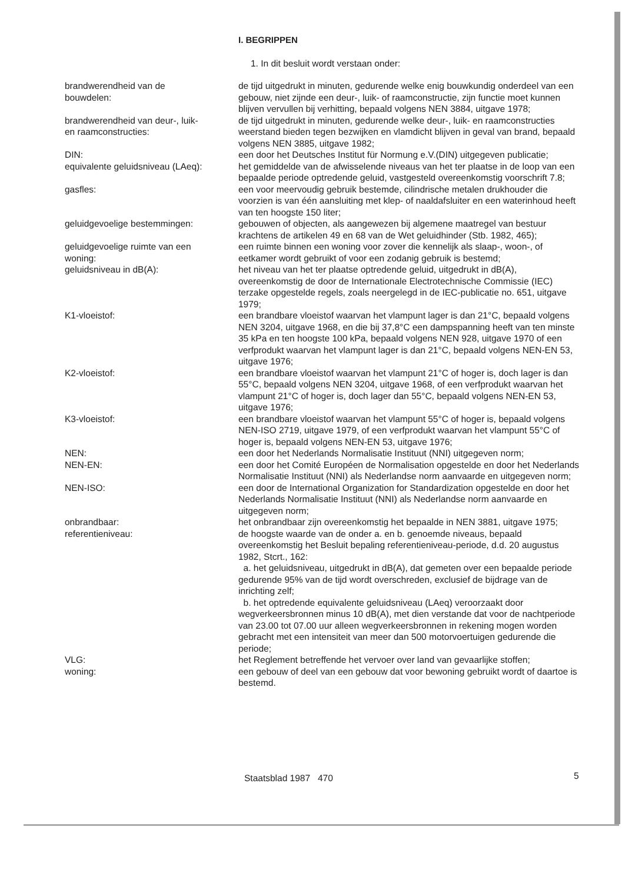I. BEGRIPPEN
1. In dit besluit wordt verstaan onder:
| brandwerendheid van de bouwdelen: | de tijd uitgedrukt in minuten, gedurende welke enig bouwkundig onderdeel van een gebouw, niet zijnde een deur-, luik- of raamconstructie, zijn functie moet kunnen blijven vervullen bij verhitting, bepaald volgens NEN 3884, uitgave 1978; |
| brandwerendheid van deur-, luik- en raamconstructies: | de tijd uitgedrukt in minuten, gedurende welke deur-, luik- en raamconstructies weerstand bieden tegen bezwijken en vlamdicht blijven in geval van brand, bepaald volgens NEN 3885, uitgave 1982; |
| DIN: | een door het Deutsches Institut für Normung e.V.(DIN) uitgegeven publicatie; |
| equivalente geluidsniveau (LAeq): | het gemiddelde van de afwisselende niveaus van het ter plaatse in de loop van een bepaalde periode optredende geluid, vastgesteld overeenkomstig voorschrift 7.8; |
| gasfles: | een voor meervoudig gebruik bestemde, cilindrische metalen drukhouder die voorzien is van één aansluiting met klep- of naaldafsluiter en een waterinhoud heeft van ten hoogste 150 liter; |
| geluidgevoelige bestemmingen: | gebouwen of objecten, als aangewezen bij algemene maatregel van bestuur krachtens de artikelen 49 en 68 van de Wet geluidhinder (Stb. 1982, 465); |
| geluidgevoelige ruimte van een woning: | een ruimte binnen een woning voor zover die kennelijk als slaap-, woon-, of eetkamer wordt gebruikt of voor een zodanig gebruik is bestemd; |
| geluidsniveau in dB(A): | het niveau van het ter plaatse optredende geluid, uitgedrukt in dB(A), overeenkomstig de door de Internationale Electrotechnische Commissie (IEC) terzake opgestelde regels, zoals neergelegd in de IEC-publicatie no. 651, uitgave 1979; |
| K1-vloeistof: | een brandbare vloeistof waarvan het vlampunt lager is dan 21°C, bepaald volgens NEN 3204, uitgave 1968, en die bij 37,8°C een dampspanning heeft van ten minste 35 kPa en ten hoogste 100 kPa, bepaald volgens NEN 928, uitgave 1970 of een verfprodukt waarvan het vlampunt lager is dan 21°C, bepaald volgens NEN-EN 53, uitgave 1976; |
| K2-vloeistof: | een brandbare vloeistof waarvan het vlampunt 21°C of hoger is, doch lager is dan 55°C, bepaald volgens NEN 3204, uitgave 1968, of een verfprodukt waarvan het vlampunt 21°C of hoger is, doch lager dan 55°C, bepaald volgens NEN-EN 53, uitgave 1976; |
| K3-vloeistof: | een brandbare vloeistof waarvan het vlampunt 55°C of hoger is, bepaald volgens NEN-ISO 2719, uitgave 1979, of een verfprodukt waarvan het vlampunt 55°C of hoger is, bepaald volgens NEN-EN 53, uitgave 1976; |
| NEN: | een door het Nederlands Normalisatie Instituut (NNI) uitgegeven norm; |
| NEN-EN: | een door het Comité Européen de Normalisation opgestelde en door het Nederlands Normalisatie Instituut (NNI) als Nederlandse norm aanvaarde en uitgegeven norm; |
| NEN-ISO: | een door de International Organization for Standardization opgestelde en door het Nederlands Normalisatie Instituut (NNI) als Nederlandse norm aanvaarde en uitgegeven norm; |
| onbrandbaar: | het onbrandbaar zijn overeenkomstig het bepaalde in NEN 3881, uitgave 1975; |
| referentieniveau: | de hoogste waarde van de onder a. en b. genoemde niveaus, bepaald overeenkomstig het Besluit bepaling referentieniveau-periode, d.d. 20 augustus 1982, Stcrt., 162: a. het geluidsniveau, uitgedrukt in dB(A), dat gemeten over een bepaalde periode gedurende 95% van de tijd wordt overschreden, exclusief de bijdrage van de inrichting zelf; b. het optredende equivalente geluidsniveau (LAeq) veroorzaakt door wegverkeersbronnen minus 10 dB(A), met dien verstande dat voor de nachtperiode van 23.00 tot 07.00 uur alleen wegverkeersbronnen in rekening mogen worden gebracht met een intensiteit van meer dan 500 motorvoertuigen gedurende die periode; |
| VLG: | het Reglement betreffende het vervoer over land van gevaarlijke stoffen; |
| woning: | een gebouw of deel van een gebouw dat voor bewoning gebruikt wordt of daartoe is bestemd. |
Staatsblad 1987 470 5